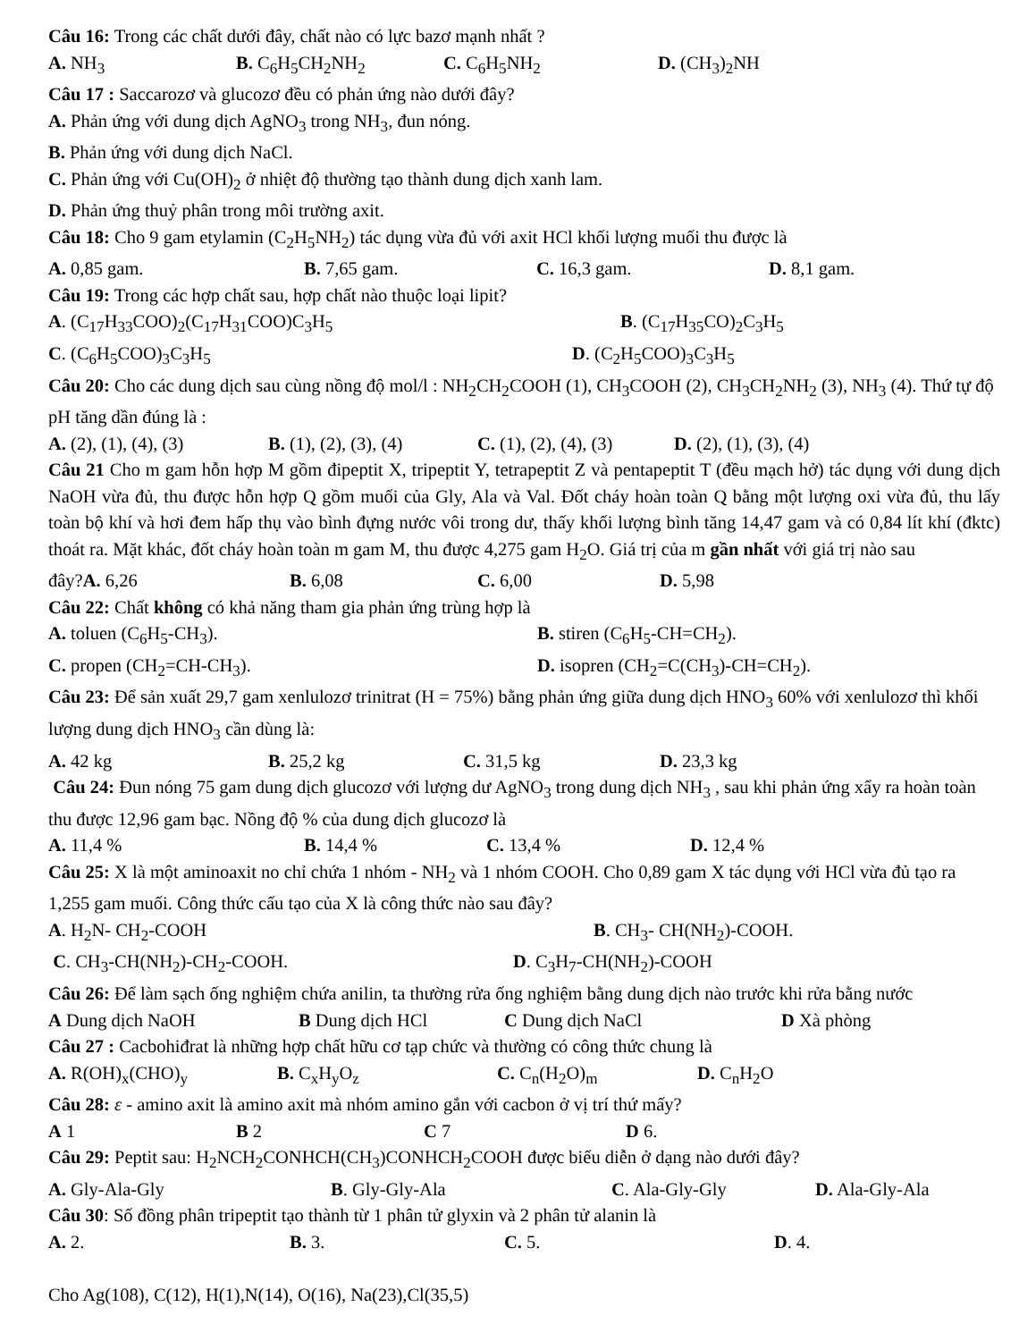Câu 16: Trong các chất dưới đây, chất nào có lực bazơ mạnh nhất ?
A. NH<sub>3</sub> B. C<sub>6</sub>H<sub>5</sub>CH<sub>2</sub>NH<sub>2</sub> C. C<sub>6</sub>H<sub>5</sub>NH<sub>2</sub> D. (CH<sub>3</sub>)<sub>2</sub>NH
Câu 17 : Saccarozơ và glucozơ đều có phản ứng nào dưới đây?
A. Phản ứng với dung dịch AgNO<sub>3</sub> trong NH<sub>3</sub>, đun nóng.
B. Phản ứng với dung dịch NaCl.
C. Phản ứng với Cu(OH)<sub>2</sub> ở nhiệt độ thường tạo thành dung dịch xanh lam.
D. Phản ứng thuỷ phân trong môi trường axit.
Câu 18: Cho 9 gam etylamin (C<sub>2</sub>H<sub>5</sub>NH<sub>2</sub>) tác dụng vừa đủ với axit HCl khối lượng muối thu được là
A. 0,85 gam. B. 7,65 gam. C. 16,3 gam. D. 8,1 gam.
Câu 19: Trong các hợp chất sau, hợp chất nào thuộc loại lipit?
A. (C<sub>17</sub>H<sub>33</sub>COO)<sub>2</sub>(C<sub>17</sub>H<sub>31</sub>COO)C<sub>3</sub>H<sub>5</sub> B. (C<sub>17</sub>H<sub>35</sub>CO)<sub>2</sub>C<sub>3</sub>H<sub>5</sub>
C. (C<sub>6</sub>H<sub>5</sub>COO)<sub>3</sub>C<sub>3</sub>H<sub>5</sub> D. (C<sub>2</sub>H<sub>5</sub>COO)<sub>3</sub>C<sub>3</sub>H<sub>5</sub>
Câu 20: Cho các dung dịch sau cùng nồng độ mol/l : NH<sub>2</sub>CH<sub>2</sub>COOH (1), CH<sub>3</sub>COOH (2), CH<sub>3</sub>CH<sub>2</sub>NH<sub>2</sub> (3), NH<sub>3</sub> (4). Thứ tự độ pH tăng dần đúng là :
A. (2), (1), (4), (3) B. (1), (2), (3), (4) C. (1), (2), (4), (3) D. (2), (1), (3), (4)
Câu 21 Cho m gam hỗn hợp M gồm đipeptit X, tripeptit Y, tetrapeptit Z và pentapeptit T (đều mạch hở) tác dụng với dung dịch NaOH vừa đủ, thu được hỗn hợp Q gồm muối của Gly, Ala và Val. Đốt cháy hoàn toàn Q bằng một lượng oxi vừa đủ, thu lấy toàn bộ khí và hơi đem hấp thụ vào bình đựng nước vôi trong dư, thấy khối lượng bình tăng 14,47 gam và có 0,84 lít khí (đktc) thoát ra. Mặt khác, đốt cháy hoàn toàn m gam M, thu được 4,275 gam H<sub>2</sub>O. Giá trị của m gần nhất với giá trị nào sau
đây?A. 6,26 B. 6,08 C. 6,00 D. 5,98
Câu 22: Chất không có khả năng tham gia phản ứng trùng hợp là
A. toluen (C<sub>6</sub>H<sub>5</sub>-CH<sub>3</sub>). B. stiren (C<sub>6</sub>H<sub>5</sub>-CH=CH<sub>2</sub>).
C. propen (CH<sub>2</sub>=CH-CH<sub>3</sub>). D. isopren (CH<sub>2</sub>=C(CH<sub>3</sub>)-CH=CH<sub>2</sub>).
Câu 23: Để sản xuất 29,7 gam xenlulozơ trinitrat (H = 75%) bằng phản ứng giữa dung dịch HNO<sub>3</sub> 60% với xenlulozơ thì khối lượng dung dịch HNO<sub>3</sub> cần dùng là:
A. 42 kg B. 25,2 kg C. 31,5 kg D. 23,3 kg
Câu 24: Đun nóng 75 gam dung dịch glucozơ với lượng dư AgNO<sub>3</sub> trong dung dịch NH<sub>3</sub> , sau khi phản ứng xẩy ra hoàn toàn thu được 12,96 gam bạc. Nồng độ % của dung dịch glucozơ là
A. 11,4 % B. 14,4 % C. 13,4 % D. 12,4 %
Câu 25: X là một aminoaxit no chỉ chứa 1 nhóm - NH<sub>2</sub> và 1 nhóm COOH. Cho 0,89 gam X tác dụng với HCl vừa đủ tạo ra 1,255 gam muối. Công thức cấu tạo của X là công thức nào sau đây?
A. H<sub>2</sub>N- CH<sub>2</sub>-COOH B. CH<sub>3</sub>- CH(NH<sub>2</sub>)-COOH.
C. CH<sub>3</sub>-CH(NH<sub>2</sub>)-CH<sub>2</sub>-COOH. D. C<sub>3</sub>H<sub>7</sub>-CH(NH<sub>2</sub>)-COOH
Câu 26: Để làm sạch ống nghiệm chứa anilin, ta thường rửa ống nghiệm bằng dung dịch nào trước khi rửa bằng nước
A Dung dịch NaOH B Dung dịch HCl C Dung dịch NaCl D Xà phòng
Câu 27 : Cacbohiđrat là những hợp chất hữu cơ tạp chức và thường có công thức chung là
A. R(OH)<sub>x</sub>(CHO)<sub>y</sub> B. C<sub>x</sub>H<sub>y</sub>O<sub>z</sub> C. C<sub>n</sub>(H<sub>2</sub>O)<sub>m</sub> D. C<sub>n</sub>H<sub>2</sub>O
Câu 28: ε - amino axit là amino axit mà nhóm amino gắn với cacbon ở vị trí thứ mấy?
A 1 B 2 C 7 D 6.
Câu 29: Peptit sau: H<sub>2</sub>NCH<sub>2</sub>CONHCH(CH<sub>3</sub>)CONHCH<sub>2</sub>COOH được biểu diễn ở dạng nào dưới đây?
A. Gly-Ala-Gly B. Gly-Gly-Ala C. Ala-Gly-Gly D. Ala-Gly-Ala
Câu 30: Số đồng phân tripeptit tạo thành từ 1 phân tử glyxin và 2 phân tử alanin là
A. 2. B. 3. C. 5. D. 4.
Cho Ag(108), C(12), H(1),N(14), O(16), Na(23),Cl(35,5)